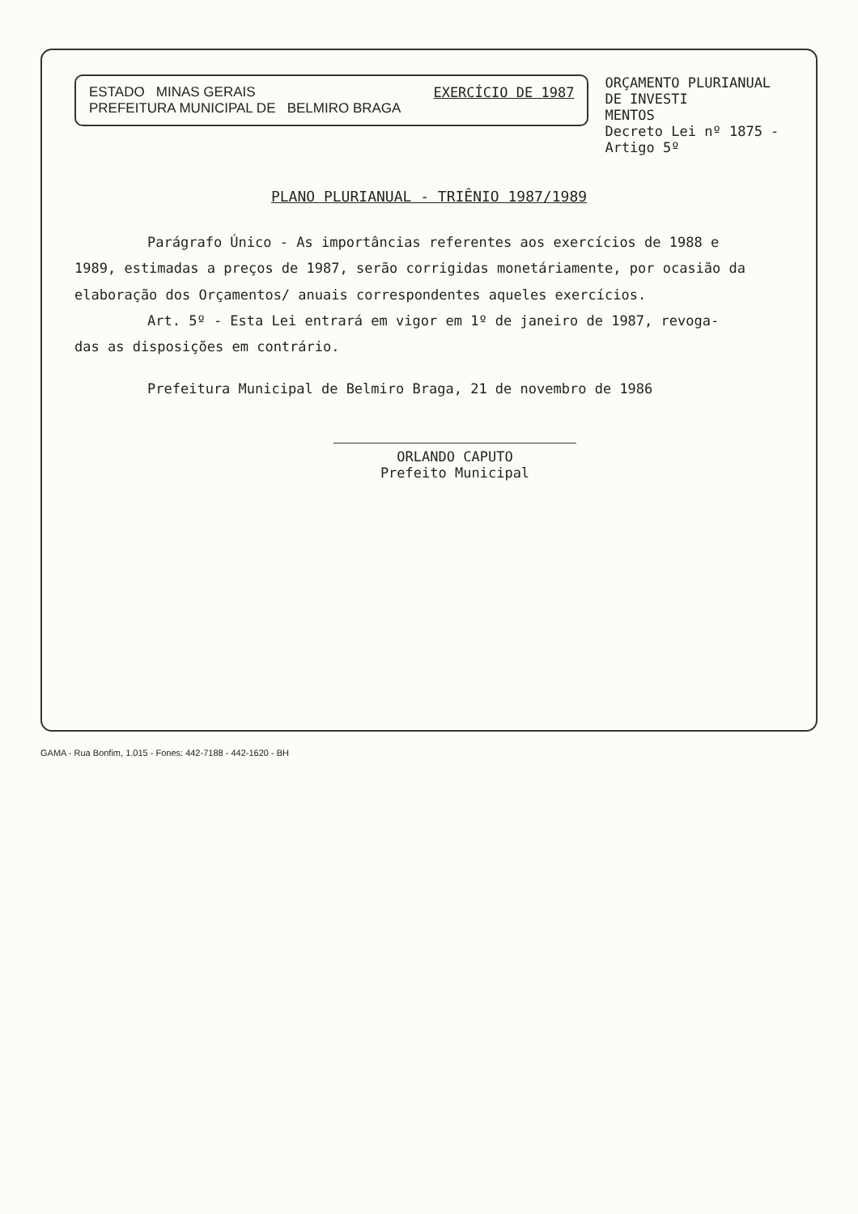ESTADO MINAS GERAIS
PREFEITURA MUNICIPAL DE BELMIRO BRAGA
EXERCÍCIO DE 1987
ORÇAMENTO PLURIANUAL DE INVESTI
MENTOS
Decreto Lei nº 1875 - Artigo 5º
PLANO PLURIANUAL - TRIÊNIO 1987/1989
Parágrafo Único - As importâncias referentes aos exercícios de 1988 e
1989, estimadas a preços de 1987, serão corrigidas monetáriamente, por ocasião da elaboração dos Orçamentos/ anuais correspondentes aqueles exercícios.
Art. 5º - Esta Lei entrará em vigor em 1º de janeiro de 1987, revoga-
das as disposições em contrário.
Prefeitura Municipal de Belmiro Braga, 21 de novembro de 1986
ORLANDO CAPUTO
Prefeito Municipal
GAMA - Rua Bonfim, 1.015 - Fones: 442-7188 - 442-1620 - BH